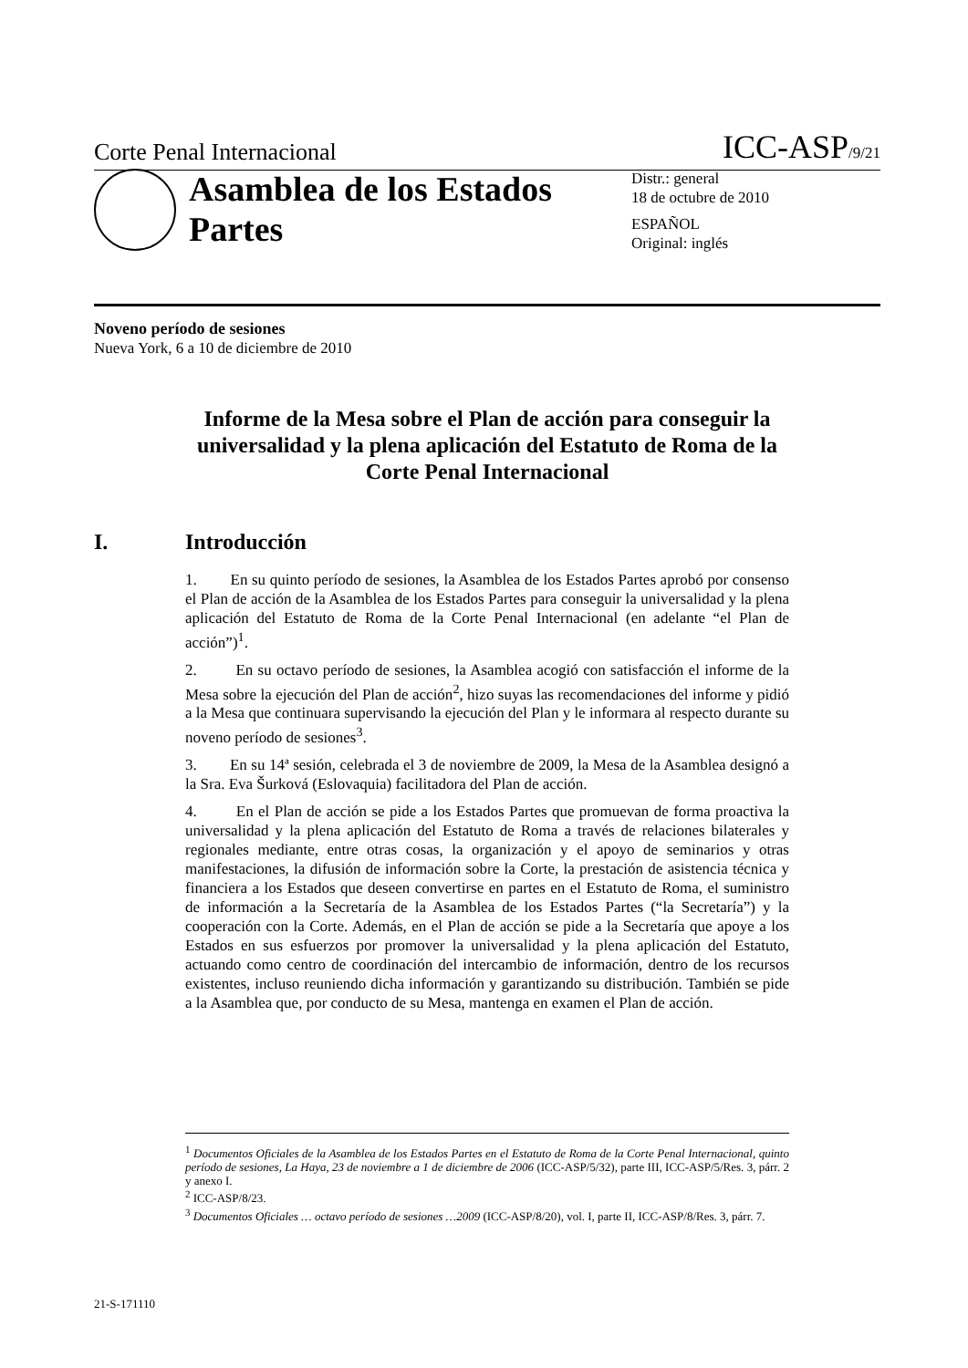Corte Penal Internacional ICC-ASP/9/21
Asamblea de los Estados Partes
Distr.: general
18 de octubre de 2010
ESPAÑOL
Original: inglés
Noveno período de sesiones
Nueva York, 6 a 10 de diciembre de 2010
Informe de la Mesa sobre el Plan de acción para conseguir la universalidad y la plena aplicación del Estatuto de Roma de la Corte Penal Internacional
I. Introducción
1. En su quinto período de sesiones, la Asamblea de los Estados Partes aprobó por consenso el Plan de acción de la Asamblea de los Estados Partes para conseguir la universalidad y la plena aplicación del Estatuto de Roma de la Corte Penal Internacional (en adelante “el Plan de acción”)<sup>1</sup>.
2. En su octavo período de sesiones, la Asamblea acogió con satisfacción el informe de la Mesa sobre la ejecución del Plan de acción<sup>2</sup>, hizo suyas las recomendaciones del informe y pidió a la Mesa que continuara supervisando la ejecución del Plan y le informara al respecto durante su noveno período de sesiones<sup>3</sup>.
3. En su 14ª sesión, celebrada el 3 de noviembre de 2009, la Mesa de la Asamblea designó a la Sra. Eva Šurková (Eslovaquia) facilitadora del Plan de acción.
4. En el Plan de acción se pide a los Estados Partes que promuevan de forma proactiva la universalidad y la plena aplicación del Estatuto de Roma a través de relaciones bilaterales y regionales mediante, entre otras cosas, la organización y el apoyo de seminarios y otras manifestaciones, la difusión de información sobre la Corte, la prestación de asistencia técnica y financiera a los Estados que deseen convertirse en partes en el Estatuto de Roma, el suministro de información a la Secretaría de la Asamblea de los Estados Partes (“la Secretaría”) y la cooperación con la Corte. Además, en el Plan de acción se pide a la Secretaría que apoye a los Estados en sus esfuerzos por promover la universalidad y la plena aplicación del Estatuto, actuando como centro de coordinación del intercambio de información, dentro de los recursos existentes, incluso reuniendo dicha información y garantizando su distribución. También se pide a la Asamblea que, por conducto de su Mesa, mantenga en examen el Plan de acción.
<sup>1</sup> Documentos Oficiales de la Asamblea de los Estados Partes en el Estatuto de Roma de la Corte Penal Internacional, quinto período de sesiones, La Haya, 23 de noviembre a 1 de diciembre de 2006 (ICC-ASP/5/32), parte III, ICC-ASP/5/Res. 3, párr. 2 y anexo I.
<sup>2</sup> ICC-ASP/8/23.
<sup>3</sup> Documentos Oficiales … octavo período de sesiones …2009 (ICC-ASP/8/20), vol. I, parte II, ICC-ASP/8/Res. 3, párr. 7.
21-S-171110